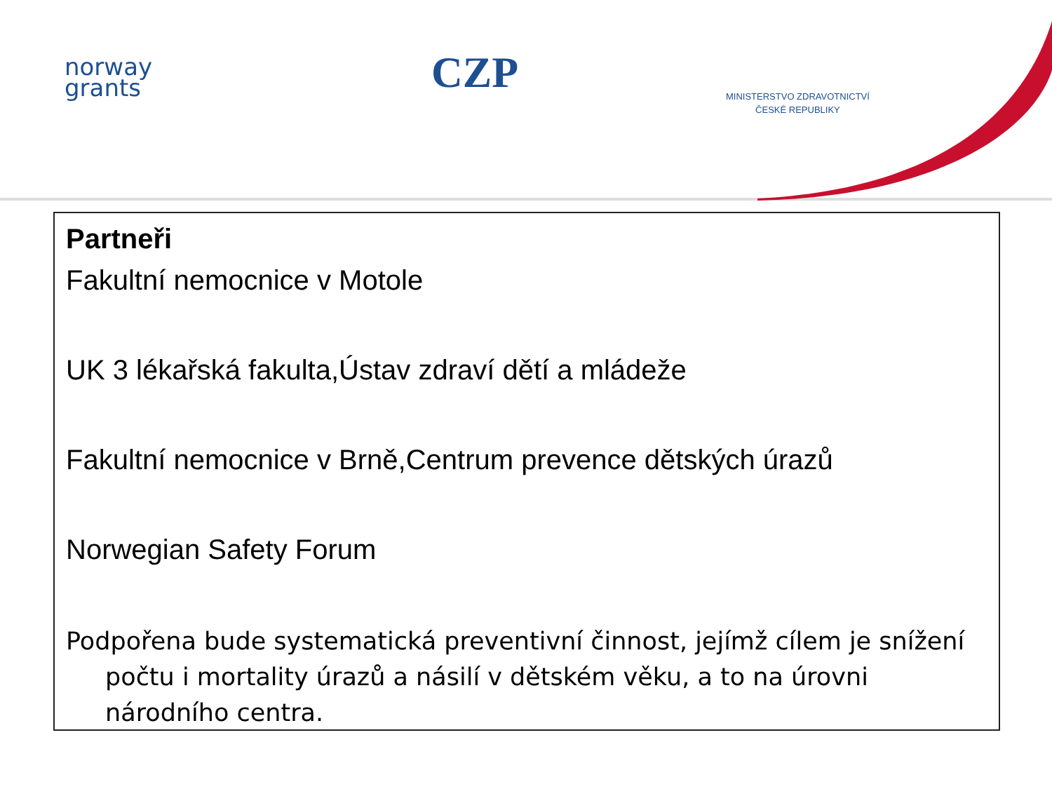norway
grants
CZP
MINISTERSTVO ZDRAVOTNICTVÍ
ČESKÉ REPUBLIKY
Partneři
Fakultní nemocnice v Motole
UK 3 lékařská fakulta,Ústav zdraví dětí a mládeže
Fakultní nemocnice v Brně,Centrum prevence dětských úrazů
Norwegian Safety Forum
Podpořena bude systematická preventivní činnost, jejímž cílem je snížení počtu i mortality úrazů a násilí v dětském věku, a to na úrovni národního centra.